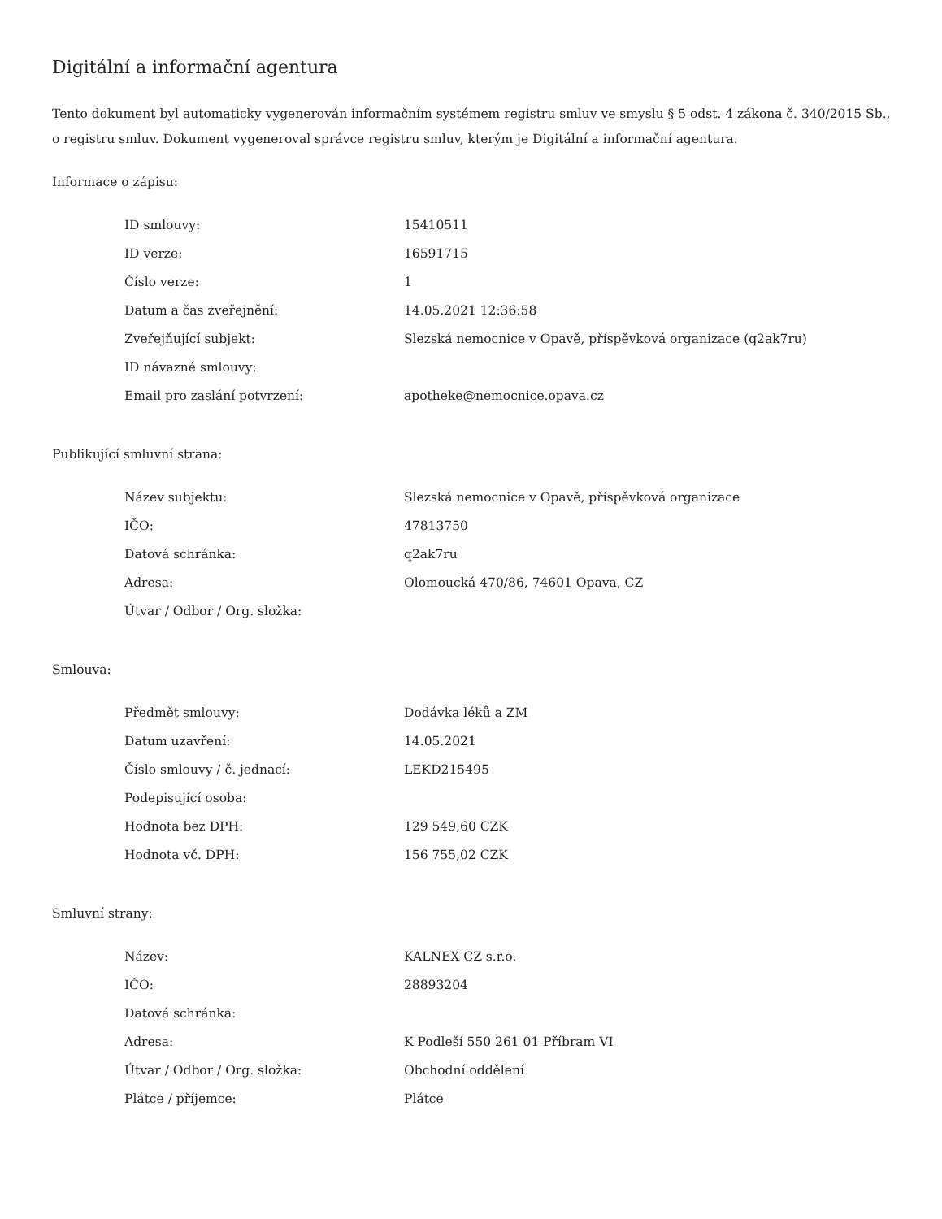Digitální a informační agentura
Tento dokument byl automaticky vygenerován informačním systémem registru smluv ve smyslu § 5 odst. 4 zákona č. 340/2015 Sb., o registru smluv. Dokument vygeneroval správce registru smluv, kterým je Digitální a informační agentura.
Informace o zápisu:
| ID smlouvy: | 15410511 |
| ID verze: | 16591715 |
| Číslo verze: | 1 |
| Datum a čas zveřejnění: | 14.05.2021 12:36:58 |
| Zveřejňující subjekt: | Slezská nemocnice v Opavě, příspěvková organizace (q2ak7ru) |
| ID návazné smlouvy: | |
| Email pro zaslání potvrzení: | apotheke@nemocnice.opava.cz |
Publikující smluvní strana:
| Název subjektu: | Slezská nemocnice v Opavě, příspěvková organizace |
| IČO: | 47813750 |
| Datová schránka: | q2ak7ru |
| Adresa: | Olomoucká 470/86, 74601 Opava, CZ |
| Útvar / Odbor / Org. složka: | |
Smlouva:
| Předmět smlouvy: | Dodávka léků a ZM |
| Datum uzavření: | 14.05.2021 |
| Číslo smlouvy / č. jednací: | LEKD215495 |
| Podepisující osoba: | |
| Hodnota bez DPH: | 129 549,60 CZK |
| Hodnota vč. DPH: | 156 755,02 CZK |
Smluvní strany:
| Název: | KALNEX CZ s.r.o. |
| IČO: | 28893204 |
| Datová schránka: | |
| Adresa: | K Podleší 550 261 01 Příbram VI |
| Útvar / Odbor / Org. složka: | Obchodní oddělení |
| Plátce / příjemce: | Plátce |